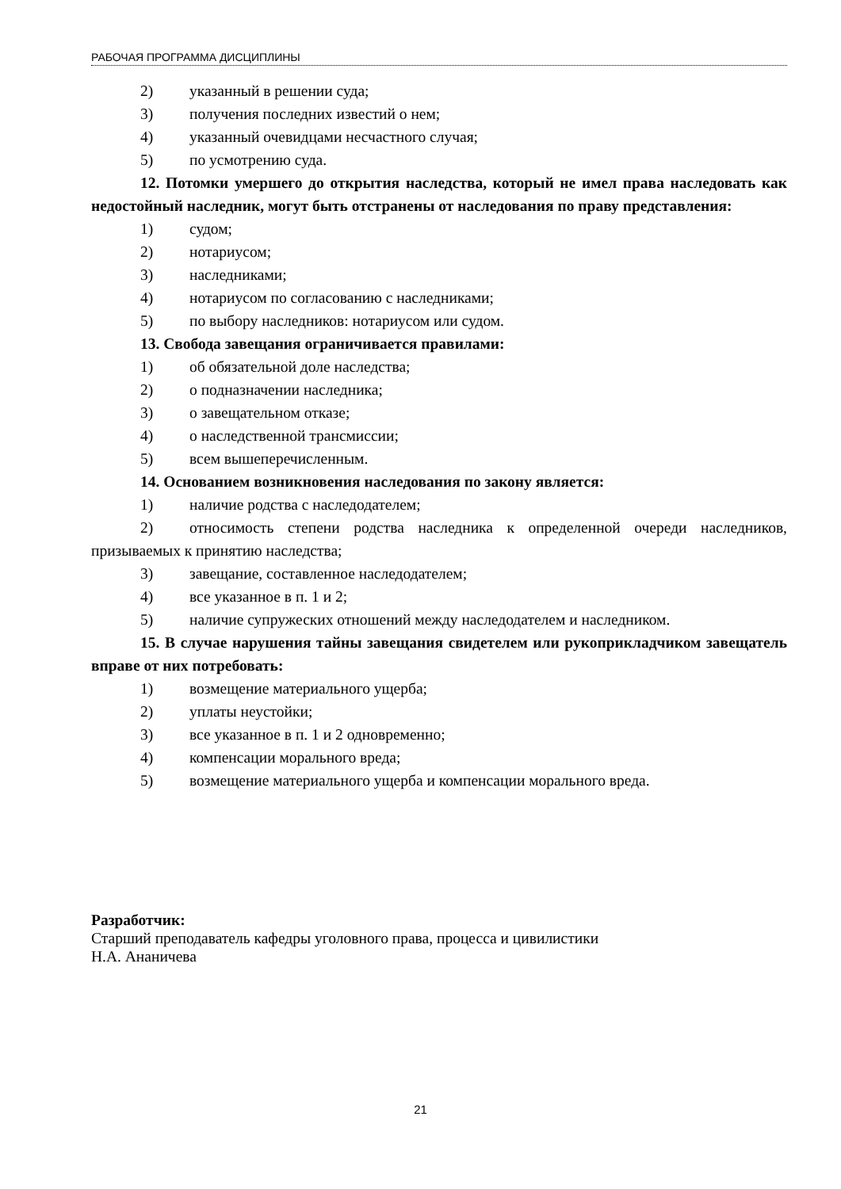РАБОЧАЯ ПРОГРАММА ДИСЦИПЛИНЫ
2) указанный в решении суда;
3) получения последних известий о нем;
4) указанный очевидцами несчастного случая;
5) по усмотрению суда.
12. Потомки умершего до открытия наследства, который не имел права наследовать как недостойный наследник, могут быть отстранены от наследования по праву представления:
1) судом;
2) нотариусом;
3) наследниками;
4) нотариусом по согласованию с наследниками;
5) по выбору наследников: нотариусом или судом.
13. Свобода завещания ограничивается правилами:
1) об обязательной доле наследства;
2) о подназначении наследника;
3) о завещательном отказе;
4) о наследственной трансмиссии;
5) всем вышеперечисленным.
14. Основанием возникновения наследования по закону является:
1) наличие родства с наследодателем;
2) относимость степени родства наследника к определенной очереди наследников, призываемых к принятию наследства;
3) завещание, составленное наследодателем;
4) все указанное в п. 1 и 2;
5) наличие супружеских отношений между наследодателем и наследником.
15. В случае нарушения тайны завещания свидетелем или рукоприкладчиком завещатель вправе от них потребовать:
1) возмещение материального ущерба;
2) уплаты неустойки;
3) все указанное в п. 1 и 2 одновременно;
4) компенсации морального вреда;
5) возмещение материального ущерба и компенсации морального вреда.
Разработчик:
Старший преподаватель кафедры уголовного права, процесса и цивилистики
Н.А. Ананичева
21